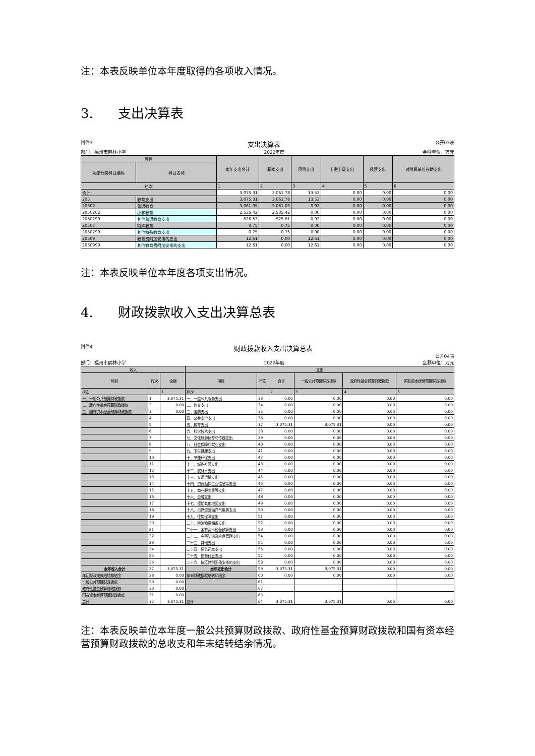注：本表反映单位本年度取得的各项收入情况。
3. 支出决算表
附件3 支出决算表 公开03表
部门：福州市鹤林小学 2022年度 金额单位：万元
| 项目 | | 本年支出合计 | 基本支出 | 项目支出 | 上缴上级支出 | 经营支出 | 对附属单位补助支出 |
| --- | --- | --- | --- | --- | --- | --- | --- |
| 功能分类科目编码 | 科目名称 | | | | | | |
| 栏次 | | 1 | 2 | 3 | 4 | 5 | 6 |
| 合计 | | 3,075.31 | 3,061.78 | 13.53 | 0.00 | 0.00 | 0.00 |
| 205 | 教育支出 | 3,075.31 | 3,061.78 | 13.53 | 0.00 | 0.00 | 0.00 |
| 20502 | 普通教育 | 3,061.95 | 3,061.03 | 0.92 | 0.00 | 0.00 | 0.00 |
| 2050202 | 小学教育 | 2,535.42 | 2,535.42 | 0.00 | 0.00 | 0.00 | 0.00 |
| 2050299 | 其他普通教育支出 | 526.53 | 525.61 | 0.92 | 0.00 | 0.00 | 0.00 |
| 20507 | 特殊教育 | 0.75 | 0.75 | 0.00 | 0.00 | 0.00 | 0.00 |
| 2050799 | 其他特殊教育支出 | 0.75 | 0.75 | 0.00 | 0.00 | 0.00 | 0.00 |
| 20509 | 教育费附加安排的支出 | 12.61 | 0.00 | 12.61 | 0.00 | 0.00 | 0.00 |
| 2050999 | 其他教育费附加安排的支出 | 12.61 | 0.00 | 12.61 | 0.00 | 0.00 | 0.00 |
注：本表反映单位本年度各项支出情况。
4. 财政拨款收入支出决算总表
附件4 财政拨款收入支出决算总表
公开04表
部门：福州市鹤林小学 2022年度 金额单位：万元
| 收入 | | | 支出 | | | | | |
| --- | --- | --- | --- | --- | --- | --- | --- | --- |
| 项目 | 行次 | 金额 | 项目 | 行次 | 合计 | 一般公共预算财政拨款 | 政府性基金预算财政拨款 | 国有资本经营预算财政拨款 |
| 栏次 | | 1 | 栏次 | | 2 | 3 | 4 | 5 |
| 一、一般公共预算财政拨款 | 1 | 3,075.31 | 一、一般公共服务支出 | 33 | 0.00 | 0.00 | 0.00 | 0.00 |
| 二、政府性基金预算财政拨款 | 2 | 0.00 | 二、外交支出 | 34 | 0.00 | 0.00 | 0.00 | 0.00 |
| 三、国有资本经营预算财政拨款 | 3 | 0.00 | 三、国防支出 | 35 | 0.00 | 0.00 | 0.00 | 0.00 |
| | 4 | | 四、公共安全支出 | 36 | 0.00 | 0.00 | 0.00 | 0.00 |
| | 5 | | 五、教育支出 | 37 | 3,075.31 | 3,075.31 | 0.00 | 0.00 |
| | 6 | | 六、科学技术支出 | 38 | 0.00 | 0.00 | 0.00 | 0.00 |
| | 7 | | 七、文化旅游体育与传媒支出 | 39 | 0.00 | 0.00 | 0.00 | 0.00 |
| | 8 | | 八、社会保障和就业支出 | 40 | 0.00 | 0.00 | 0.00 | 0.00 |
| | 9 | | 九、卫生健康支出 | 41 | 0.00 | 0.00 | 0.00 | 0.00 |
| | 10 | | 十、节能环保支出 | 42 | 0.00 | 0.00 | 0.00 | 0.00 |
| | 11 | | 十一、城乡社区支出 | 43 | 0.00 | 0.00 | 0.00 | 0.00 |
| | 12 | | 十二、农林水支出 | 44 | 0.00 | 0.00 | 0.00 | 0.00 |
| | 13 | | 十三、交通运输支出 | 45 | 0.00 | 0.00 | 0.00 | 0.00 |
| | 14 | | 十四、资源勘探工业信息等支出 | 46 | 0.00 | 0.00 | 0.00 | 0.00 |
| | 15 | | 十五、商业服务业等支出 | 47 | 0.00 | 0.00 | 0.00 | 0.00 |
| | 16 | | 十六、金融支出 | 48 | 0.00 | 0.00 | 0.00 | 0.00 |
| | 17 | | 十七、援助其他地区支出 | 49 | 0.00 | 0.00 | 0.00 | 0.00 |
| | 18 | | 十八、自然资源海洋气象等支出 | 50 | 0.00 | 0.00 | 0.00 | 0.00 |
| | 19 | | 十九、住房保障支出 | 51 | 0.00 | 0.00 | 0.00 | 0.00 |
| | 20 | | 二十、粮油物资储备支出 | 52 | 0.00 | 0.00 | 0.00 | 0.00 |
| | 21 | | 二十一、国有资本经营预算支出 | 53 | 0.00 | 0.00 | 0.00 | 0.00 |
| | 22 | | 二十二、灾害防治及应急管理支出 | 54 | 0.00 | 0.00 | 0.00 | 0.00 |
| | 23 | | 二十三、其他支出 | 55 | 0.00 | 0.00 | 0.00 | 0.00 |
| | 24 | | 二十四、债务还本支出 | 56 | 0.00 | 0.00 | 0.00 | 0.00 |
| | 25 | | 二十五、债务付息支出 | 57 | 0.00 | 0.00 | 0.00 | 0.00 |
| | 26 | | 二十六、抗疫特别国债安排的支出 | 58 | 0.00 | 0.00 | 0.00 | 0.00 |
| 本年收入合计 | 27 | 3,075.31 | 本年支出合计 | 59 | 3,075.31 | 3,075.31 | 0.00 | 0.00 |
| 年初财政拨款结转和结余 | 28 | 0.00 | 年末财政拨款结转和结余 | 60 | 0.00 | 0.00 | 0.00 | 0.00 |
| 一般公共预算财政拨款 | 29 | 0.00 | | 61 | | | | |
| 政府性基金预算财政拨款 | 30 | 0.00 | | 62 | | | | |
| 国有资本经营预算财政拨款 | 31 | 0.00 | | 63 | | | | |
| 总计 | 32 | 3,075.31 | 总计 | 64 | 3,075.31 | 3,075.31 | 0.00 | 0.00 |
注：本表反映单位本年度一般公共预算财政拨款、政府性基金预算财政拨款和国有资本经营预算财政拨款的总收支和年末结转结余情况。